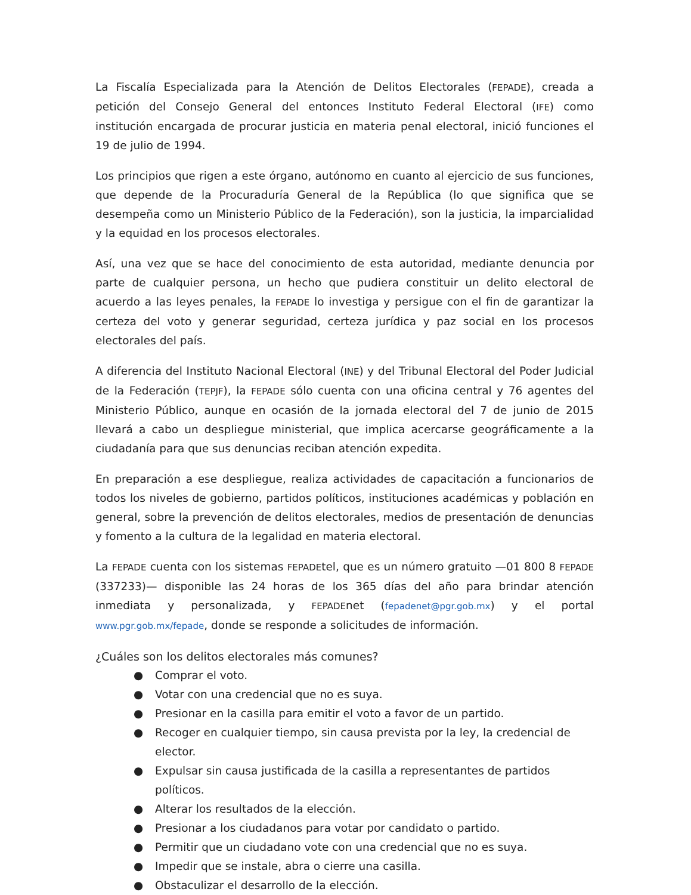La Fiscalía Especializada para la Atención de Delitos Electorales (FEPADE), creada a petición del Consejo General del entonces Instituto Federal Electoral (IFE) como institución encargada de procurar justicia en materia penal electoral, inició funciones el 19 de julio de 1994.
Los principios que rigen a este órgano, autónomo en cuanto al ejercicio de sus funciones, que depende de la Procuraduría General de la República (lo que significa que se desempeña como un Ministerio Público de la Federación), son la justicia, la imparcialidad y la equidad en los procesos electorales.
Así, una vez que se hace del conocimiento de esta autoridad, mediante denuncia por parte de cualquier persona, un hecho que pudiera constituir un delito electoral de acuerdo a las leyes penales, la FEPADE lo investiga y persigue con el fin de garantizar la certeza del voto y generar seguridad, certeza jurídica y paz social en los procesos electorales del país.
A diferencia del Instituto Nacional Electoral (INE) y del Tribunal Electoral del Poder Judicial de la Federación (TEPJF), la FEPADE sólo cuenta con una oficina central y 76 agentes del Ministerio Público, aunque en ocasión de la jornada electoral del 7 de junio de 2015 llevará a cabo un despliegue ministerial, que implica acercarse geográficamente a la ciudadanía para que sus denuncias reciban atención expedita.
En preparación a ese despliegue, realiza actividades de capacitación a funcionarios de todos los niveles de gobierno, partidos políticos, instituciones académicas y población en general, sobre la prevención de delitos electorales, medios de presentación de denuncias y fomento a la cultura de la legalidad en materia electoral.
La FEPADE cuenta con los sistemas FEPADEtel, que es un número gratuito —01 800 8 FEPADE (337233)— disponible las 24 horas de los 365 días del año para brindar atención inmediata y personalizada, y FEPADEnet (fepadenet@pgr.gob.mx) y el portal www.pgr.gob.mx/fepade, donde se responde a solicitudes de información.
¿Cuáles son los delitos electorales más comunes?
● Comprar el voto.
● Votar con una credencial que no es suya.
● Presionar en la casilla para emitir el voto a favor de un partido.
● Recoger en cualquier tiempo, sin causa prevista por la ley, la credencial de elector.
● Expulsar sin causa justificada de la casilla a representantes de partidos políticos.
● Alterar los resultados de la elección.
● Presionar a los ciudadanos para votar por candidato o partido.
● Permitir que un ciudadano vote con una credencial que no es suya.
● Impedir que se instale, abra o cierre una casilla.
● Obstaculizar el desarrollo de la elección.